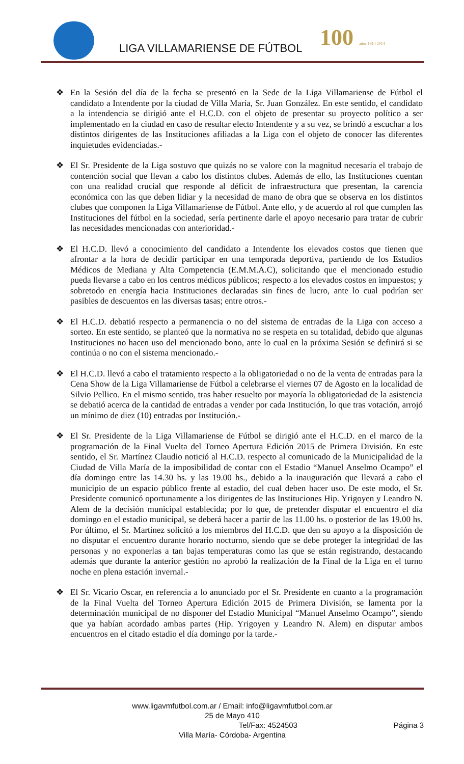LIGA VILLAMARIENSE DE FÚTBOL 100 años 1914 2014
❖ En la Sesión del día de la fecha se presentó en la Sede de la Liga Villamariense de Fútbol el candidato a Intendente por la ciudad de Villa María, Sr. Juan González. En este sentido, el candidato a la intendencia se dirigió ante el H.C.D. con el objeto de presentar su proyecto político a ser implementado en la ciudad en caso de resultar electo Intendente y a su vez, se brindó a escuchar a los distintos dirigentes de las Instituciones afiliadas a la Liga con el objeto de conocer las diferentes inquietudes evidenciadas.-
❖ El Sr. Presidente de la Liga sostuvo que quizás no se valore con la magnitud necesaria el trabajo de contención social que llevan a cabo los distintos clubes. Además de ello, las Instituciones cuentan con una realidad crucial que responde al déficit de infraestructura que presentan, la carencia económica con las que deben lidiar y la necesidad de mano de obra que se observa en los distintos clubes que componen la Liga Villamariense de Fútbol. Ante ello, y de acuerdo al rol que cumplen las Instituciones del fútbol en la sociedad, sería pertinente darle el apoyo necesario para tratar de cubrir las necesidades mencionadas con anterioridad.-
❖ El H.C.D. llevó a conocimiento del candidato a Intendente los elevados costos que tienen que afrontar a la hora de decidir participar en una temporada deportiva, partiendo de los Estudios Médicos de Mediana y Alta Competencia (E.M.M.A.C), solicitando que el mencionado estudio pueda llevarse a cabo en los centros médicos públicos; respecto a los elevados costos en impuestos; y sobretodo en energía hacia Instituciones declaradas sin fines de lucro, ante lo cual podrían ser pasibles de descuentos en las diversas tasas; entre otros.-
❖ El H.C.D. debatió respecto a permanencia o no del sistema de entradas de la Liga con acceso a sorteo. En este sentido, se planteó que la normativa no se respeta en su totalidad, debido que algunas Instituciones no hacen uso del mencionado bono, ante lo cual en la próxima Sesión se definirá si se continúa o no con el sistema mencionado.-
❖ El H.C.D. llevó a cabo el tratamiento respecto a la obligatoriedad o no de la venta de entradas para la Cena Show de la Liga Villamariense de Fútbol a celebrarse el viernes 07 de Agosto en la localidad de Silvio Pellico. En el mismo sentido, tras haber resuelto por mayoría la obligatoriedad de la asistencia se debatió acerca de la cantidad de entradas a vender por cada Institución, lo que tras votación, arrojó un mínimo de diez (10) entradas por Institución.-
❖ El Sr. Presidente de la Liga Villamariense de Fútbol se dirigió ante el H.C.D. en el marco de la programación de la Final Vuelta del Torneo Apertura Edición 2015 de Primera División. En este sentido, el Sr. Martínez Claudio notició al H.C.D. respecto al comunicado de la Municipalidad de la Ciudad de Villa María de la imposibilidad de contar con el Estadio “Manuel Anselmo Ocampo” el día domingo entre las 14.30 hs. y las 19.00 hs., debido a la inauguración que llevará a cabo el municipio de un espacio público frente al estadio, del cual deben hacer uso. De este modo, el Sr. Presidente comunicó oportunamente a los dirigentes de las Instituciones Hip. Yrigoyen y Leandro N. Alem de la decisión municipal establecida; por lo que, de pretender disputar el encuentro el día domingo en el estadio municipal, se deberá hacer a partir de las 11.00 hs. o posterior de las 19.00 hs. Por último, el Sr. Martínez solicitó a los miembros del H.C.D. que den su apoyo a la disposición de no disputar el encuentro durante horario nocturno, siendo que se debe proteger la integridad de las personas y no exponerlas a tan bajas temperaturas como las que se están registrando, destacando además que durante la anterior gestión no aprobó la realización de la Final de la Liga en el turno noche en plena estación invernal.-
❖ El Sr. Vicario Oscar, en referencia a lo anunciado por el Sr. Presidente en cuanto a la programación de la Final Vuelta del Torneo Apertura Edición 2015 de Primera División, se lamenta por la determinación municipal de no disponer del Estadio Municipal “Manuel Anselmo Ocampo”, siendo que ya habían acordado ambas partes (Hip. Yrigoyen y Leandro N. Alem) en disputar ambos encuentros en el citado estadio el día domingo por la tarde.-
www.ligavmfutbol.com.ar / Email: info@ligavmfutbol.com.ar
25 de Mayo 410
Tel/Fax: 4524503 Página 3
Villa María- Córdoba- Argentina